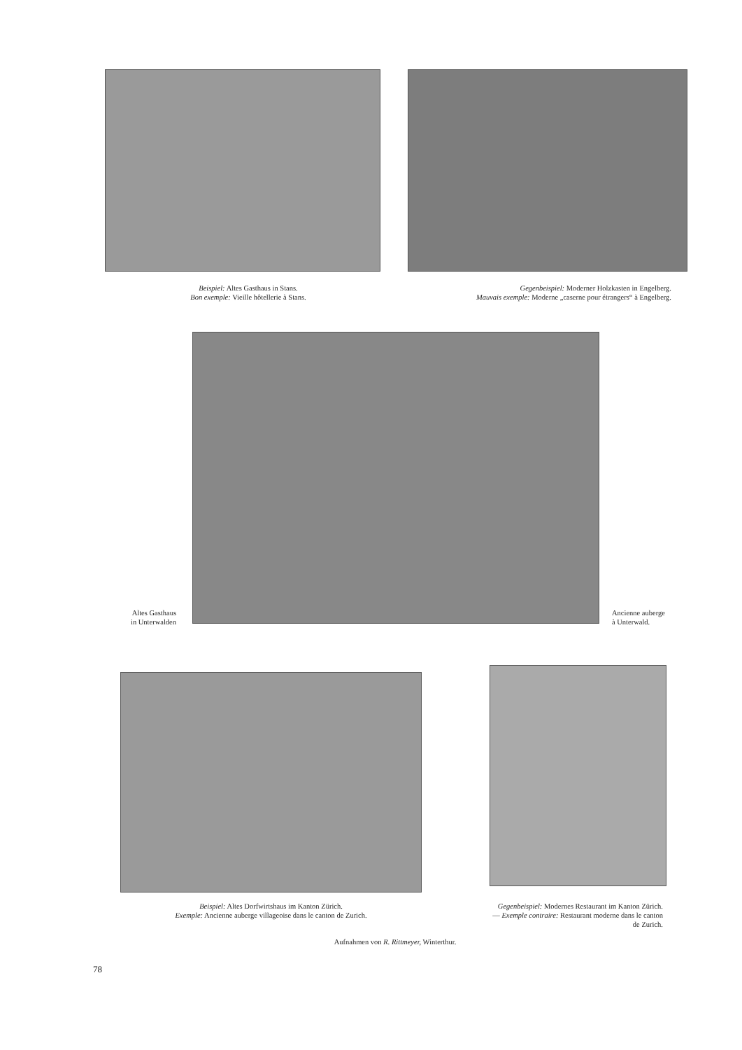Beispiel: Altes Gasthaus in Stans.
Bon exemple: Vieille hôtellerie à Stans.
Gegenbeispiel: Moderner Holzkasten in Engelberg.
Mauvais exemple: Moderne „caserne pour étrangers“ à Engelberg.
Altes Gasthaus
in Unterwalden
Ancienne auberge
à Unterwald.
Beispiel: Altes Dorfwirtshaus im Kanton Zürich.
Exemple: Ancienne auberge villageoise dans le canton de Zurich.
Gegenbeispiel: Modernes Restaurant im Kanton Zürich. — Exemple contraire: Restaurant moderne dans le canton de Zurich.
Aufnahmen von R. Rittmeyer, Winterthur.
78